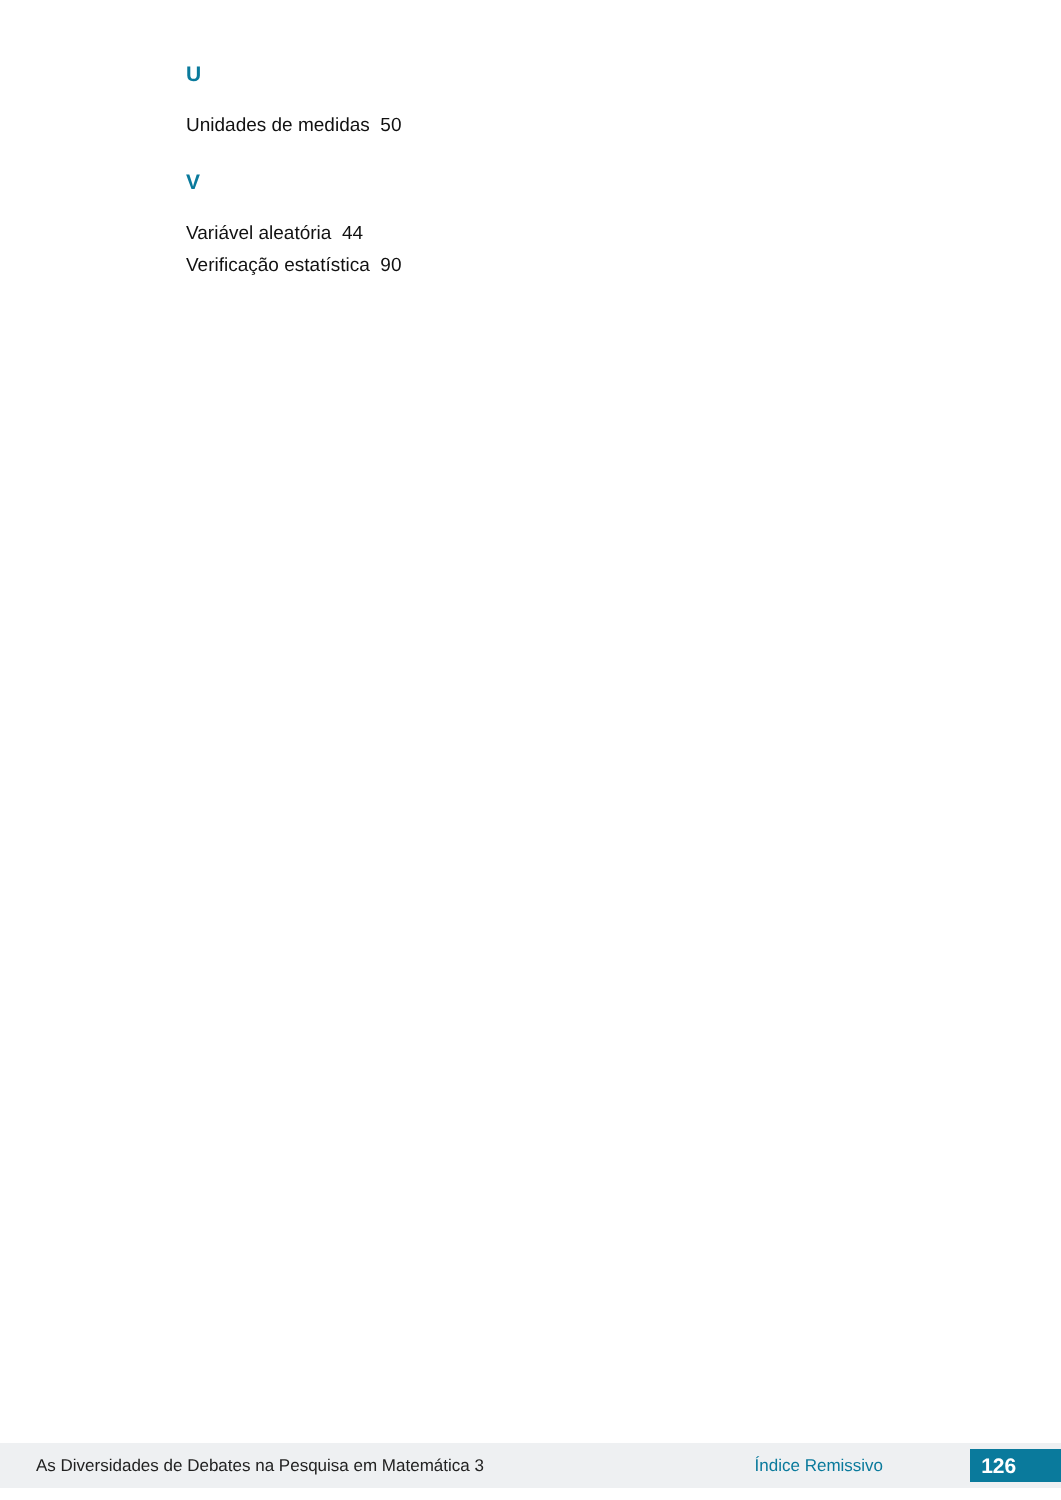U
Unidades de medidas 50
V
Variável aleatória 44
Verificação estatística 90
As Diversidades de Debates na Pesquisa em Matemática 3 Índice Remissivo
126